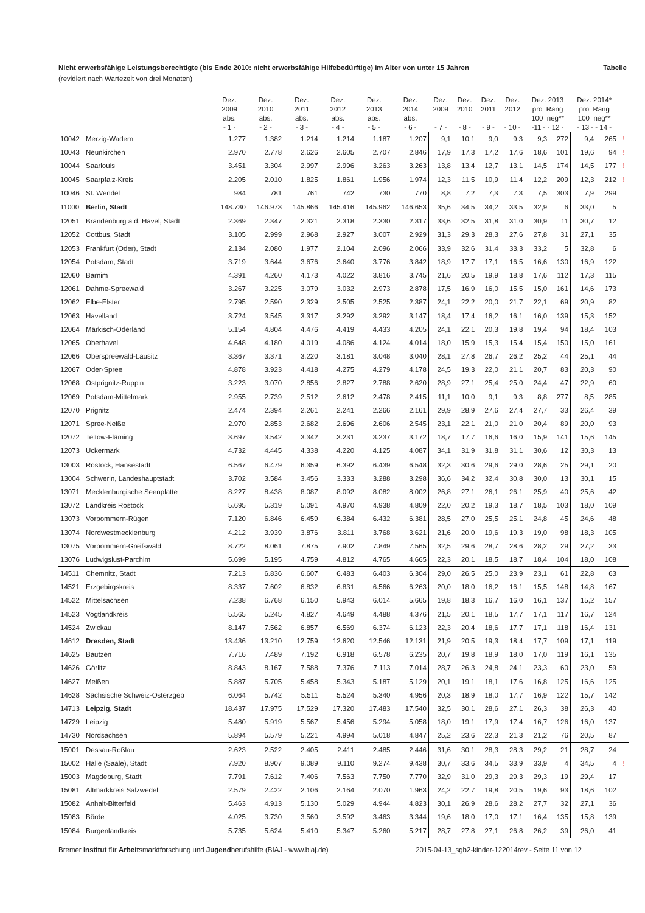Nicht erwerbsfähige Leistungsberechtigte (bis Ende 2010: nicht erwerbsfähige Hilfebedürftige) im Alter von unter 15 Jahren Tabelle
(revidiert nach Wartezeit von drei Monaten)
| | | Dez. 2009 abs. - 1 - | Dez. 2010 abs. - 2 - | Dez. 2011 abs. - 3 - | Dez. 2012 abs. - 4 - | Dez. 2013 abs. - 5 - | Dez. 2014 abs. - 6 - | Dez. 2009 - 7 - | Dez. 2010 - 8 - | Dez. 2011 - 9 - | Dez. 2012 - 10 - | Dez. 2013 pro Rang 100 neg** -11 - - 12 - | | Dez. 2014* pro Rang 100 neg** - 13 - - 14 - | | |
| --- | --- | --- | --- | --- | --- | --- | --- | --- | --- | --- | --- | --- | --- | --- | --- | --- |
| 10042 | Merzig-Wadern | 1.277 | 1.382 | 1.214 | 1.214 | 1.187 | 1.207 | 9,1 | 10,1 | 9,0 | 9,3 | 9,3 | 272 | 9,4 | 265 | ! |
| 10043 | Neunkirchen | 2.970 | 2.778 | 2.626 | 2.605 | 2.707 | 2.846 | 17,9 | 17,3 | 17,2 | 17,6 | 18,6 | 101 | 19,6 | 94 | ! |
| 10044 | Saarlouis | 3.451 | 3.304 | 2.997 | 2.996 | 3.263 | 3.263 | 13,8 | 13,4 | 12,7 | 13,1 | 14,5 | 174 | 14,5 | 177 | ! |
| 10045 | Saarpfalz-Kreis | 2.205 | 2.010 | 1.825 | 1.861 | 1.956 | 1.974 | 12,3 | 11,5 | 10,9 | 11,4 | 12,2 | 209 | 12,3 | 212 | ! |
| 10046 | St. Wendel | 984 | 781 | 761 | 742 | 730 | 770 | 8,8 | 7,2 | 7,3 | 7,3 | 7,5 | 303 | 7,9 | 299 | |
| 11000 | Berlin, Stadt | 148.730 | 146.973 | 145.866 | 145.416 | 145.962 | 146.653 | 35,6 | 34,5 | 34,2 | 33,5 | 32,9 | 6 | 33,0 | 5 | |
| 12051 | Brandenburg a.d. Havel, Stadt | 2.369 | 2.347 | 2.321 | 2.318 | 2.330 | 2.317 | 33,6 | 32,5 | 31,8 | 31,0 | 30,9 | 11 | 30,7 | 12 | |
| 12052 | Cottbus, Stadt | 3.105 | 2.999 | 2.968 | 2.927 | 3.007 | 2.929 | 31,3 | 29,3 | 28,3 | 27,6 | 27,8 | 31 | 27,1 | 35 | |
| 12053 | Frankfurt (Oder), Stadt | 2.134 | 2.080 | 1.977 | 2.104 | 2.096 | 2.066 | 33,9 | 32,6 | 31,4 | 33,3 | 33,2 | 5 | 32,8 | 6 | |
| 12054 | Potsdam, Stadt | 3.719 | 3.644 | 3.676 | 3.640 | 3.776 | 3.842 | 18,9 | 17,7 | 17,1 | 16,5 | 16,6 | 130 | 16,9 | 122 | |
| 12060 | Barnim | 4.391 | 4.260 | 4.173 | 4.022 | 3.816 | 3.745 | 21,6 | 20,5 | 19,9 | 18,8 | 17,6 | 112 | 17,3 | 115 | |
| 12061 | Dahme-Spreewald | 3.267 | 3.225 | 3.079 | 3.032 | 2.973 | 2.878 | 17,5 | 16,9 | 16,0 | 15,5 | 15,0 | 161 | 14,6 | 173 | |
| 12062 | Elbe-Elster | 2.795 | 2.590 | 2.329 | 2.505 | 2.525 | 2.387 | 24,1 | 22,2 | 20,0 | 21,7 | 22,1 | 69 | 20,9 | 82 | |
| 12063 | Havelland | 3.724 | 3.545 | 3.317 | 3.292 | 3.292 | 3.147 | 18,4 | 17,4 | 16,2 | 16,1 | 16,0 | 139 | 15,3 | 152 | |
| 12064 | Märkisch-Oderland | 5.154 | 4.804 | 4.476 | 4.419 | 4.433 | 4.205 | 24,1 | 22,1 | 20,3 | 19,8 | 19,4 | 94 | 18,4 | 103 | |
| 12065 | Oberhavel | 4.648 | 4.180 | 4.019 | 4.086 | 4.124 | 4.014 | 18,0 | 15,9 | 15,3 | 15,4 | 15,4 | 150 | 15,0 | 161 | |
| 12066 | Oberspreewald-Lausitz | 3.367 | 3.371 | 3.220 | 3.181 | 3.048 | 3.040 | 28,1 | 27,8 | 26,7 | 26,2 | 25,2 | 44 | 25,1 | 44 | |
| 12067 | Oder-Spree | 4.878 | 3.923 | 4.418 | 4.275 | 4.279 | 4.178 | 24,5 | 19,3 | 22,0 | 21,1 | 20,7 | 83 | 20,3 | 90 | |
| 12068 | Ostprignitz-Ruppin | 3.223 | 3.070 | 2.856 | 2.827 | 2.788 | 2.620 | 28,9 | 27,1 | 25,4 | 25,0 | 24,4 | 47 | 22,9 | 60 | |
| 12069 | Potsdam-Mittelmark | 2.955 | 2.739 | 2.512 | 2.612 | 2.478 | 2.415 | 11,1 | 10,0 | 9,1 | 9,3 | 8,8 | 277 | 8,5 | 285 | |
| 12070 | Prignitz | 2.474 | 2.394 | 2.261 | 2.241 | 2.266 | 2.161 | 29,9 | 28,9 | 27,6 | 27,4 | 27,7 | 33 | 26,4 | 39 | |
| 12071 | Spree-Neiße | 2.970 | 2.853 | 2.682 | 2.696 | 2.606 | 2.545 | 23,1 | 22,1 | 21,0 | 21,0 | 20,4 | 89 | 20,0 | 93 | |
| 12072 | Teltow-Fläming | 3.697 | 3.542 | 3.342 | 3.231 | 3.237 | 3.172 | 18,7 | 17,7 | 16,6 | 16,0 | 15,9 | 141 | 15,6 | 145 | |
| 12073 | Uckermark | 4.732 | 4.445 | 4.338 | 4.220 | 4.125 | 4.087 | 34,1 | 31,9 | 31,8 | 31,1 | 30,6 | 12 | 30,3 | 13 | |
| 13003 | Rostock, Hansestadt | 6.567 | 6.479 | 6.359 | 6.392 | 6.439 | 6.548 | 32,3 | 30,6 | 29,6 | 29,0 | 28,6 | 25 | 29,1 | 20 | |
| 13004 | Schwerin, Landeshauptstadt | 3.702 | 3.584 | 3.456 | 3.333 | 3.288 | 3.298 | 36,6 | 34,2 | 32,4 | 30,8 | 30,0 | 13 | 30,1 | 15 | |
| 13071 | Mecklenburgische Seenplatte | 8.227 | 8.438 | 8.087 | 8.092 | 8.082 | 8.002 | 26,8 | 27,1 | 26,1 | 26,1 | 25,9 | 40 | 25,6 | 42 | |
| 13072 | Landkreis Rostock | 5.695 | 5.319 | 5.091 | 4.970 | 4.938 | 4.809 | 22,0 | 20,2 | 19,3 | 18,7 | 18,5 | 103 | 18,0 | 109 | |
| 13073 | Vorpommern-Rügen | 7.120 | 6.846 | 6.459 | 6.384 | 6.432 | 6.381 | 28,5 | 27,0 | 25,5 | 25,1 | 24,8 | 45 | 24,6 | 48 | |
| 13074 | Nordwestmecklenburg | 4.212 | 3.939 | 3.876 | 3.811 | 3.768 | 3.621 | 21,6 | 20,0 | 19,6 | 19,3 | 19,0 | 98 | 18,3 | 105 | |
| 13075 | Vorpommern-Greifswald | 8.722 | 8.061 | 7.875 | 7.902 | 7.849 | 7.565 | 32,5 | 29,6 | 28,7 | 28,6 | 28,2 | 29 | 27,2 | 33 | |
| 13076 | Ludwigslust-Parchim | 5.699 | 5.195 | 4.759 | 4.812 | 4.765 | 4.665 | 22,3 | 20,1 | 18,5 | 18,7 | 18,4 | 104 | 18,0 | 108 | |
| 14511 | Chemnitz, Stadt | 7.213 | 6.836 | 6.607 | 6.483 | 6.403 | 6.304 | 29,0 | 26,5 | 25,0 | 23,9 | 23,1 | 61 | 22,8 | 63 | |
| 14521 | Erzgebirgskreis | 8.337 | 7.602 | 6.832 | 6.831 | 6.566 | 6.263 | 20,0 | 18,0 | 16,2 | 16,1 | 15,5 | 148 | 14,8 | 167 | |
| 14522 | Mittelsachsen | 7.238 | 6.768 | 6.150 | 5.943 | 6.014 | 5.665 | 19,8 | 18,3 | 16,7 | 16,0 | 16,1 | 137 | 15,2 | 157 | |
| 14523 | Vogtlandkreis | 5.565 | 5.245 | 4.827 | 4.649 | 4.488 | 4.376 | 21,5 | 20,1 | 18,5 | 17,7 | 17,1 | 117 | 16,7 | 124 | |
| 14524 | Zwickau | 8.147 | 7.562 | 6.857 | 6.569 | 6.374 | 6.123 | 22,3 | 20,4 | 18,6 | 17,7 | 17,1 | 118 | 16,4 | 131 | |
| 14612 | Dresden, Stadt | 13.436 | 13.210 | 12.759 | 12.620 | 12.546 | 12.131 | 21,9 | 20,5 | 19,3 | 18,4 | 17,7 | 109 | 17,1 | 119 | |
| 14625 | Bautzen | 7.716 | 7.489 | 7.192 | 6.918 | 6.578 | 6.235 | 20,7 | 19,8 | 18,9 | 18,0 | 17,0 | 119 | 16,1 | 135 | |
| 14626 | Görlitz | 8.843 | 8.167 | 7.588 | 7.376 | 7.113 | 7.014 | 28,7 | 26,3 | 24,8 | 24,1 | 23,3 | 60 | 23,0 | 59 | |
| 14627 | Meißen | 5.887 | 5.705 | 5.458 | 5.343 | 5.187 | 5.129 | 20,1 | 19,1 | 18,1 | 17,6 | 16,8 | 125 | 16,6 | 125 | |
| 14628 | Sächsische Schweiz-Osterzgeb | 6.064 | 5.742 | 5.511 | 5.524 | 5.340 | 4.956 | 20,3 | 18,9 | 18,0 | 17,7 | 16,9 | 122 | 15,7 | 142 | |
| 14713 | Leipzig, Stadt | 18.437 | 17.975 | 17.529 | 17.320 | 17.483 | 17.540 | 32,5 | 30,1 | 28,6 | 27,1 | 26,3 | 38 | 26,3 | 40 | |
| 14729 | Leipzig | 5.480 | 5.919 | 5.567 | 5.456 | 5.294 | 5.058 | 18,0 | 19,1 | 17,9 | 17,4 | 16,7 | 126 | 16,0 | 137 | |
| 14730 | Nordsachsen | 5.894 | 5.579 | 5.221 | 4.994 | 5.018 | 4.847 | 25,2 | 23,6 | 22,3 | 21,3 | 21,2 | 76 | 20,5 | 87 | |
| 15001 | Dessau-Roßlau | 2.623 | 2.522 | 2.405 | 2.411 | 2.485 | 2.446 | 31,6 | 30,1 | 28,3 | 28,3 | 29,2 | 21 | 28,7 | 24 | |
| 15002 | Halle (Saale), Stadt | 7.920 | 8.907 | 9.089 | 9.110 | 9.274 | 9.438 | 30,7 | 33,6 | 34,5 | 33,9 | 33,9 | 4 | 34,5 | 4 | ! |
| 15003 | Magdeburg, Stadt | 7.791 | 7.612 | 7.406 | 7.563 | 7.750 | 7.770 | 32,9 | 31,0 | 29,3 | 29,3 | 29,3 | 19 | 29,4 | 17 | |
| 15081 | Altmarkkreis Salzwedel | 2.579 | 2.422 | 2.106 | 2.164 | 2.070 | 1.963 | 24,2 | 22,7 | 19,8 | 20,5 | 19,6 | 93 | 18,6 | 102 | |
| 15082 | Anhalt-Bitterfeld | 5.463 | 4.913 | 5.130 | 5.029 | 4.944 | 4.823 | 30,1 | 26,9 | 28,6 | 28,2 | 27,7 | 32 | 27,1 | 36 | |
| 15083 | Börde | 4.025 | 3.730 | 3.560 | 3.592 | 3.463 | 3.344 | 19,6 | 18,0 | 17,0 | 17,1 | 16,4 | 135 | 15,8 | 139 | |
| 15084 | Burgenlandkreis | 5.735 | 5.624 | 5.410 | 5.347 | 5.260 | 5.217 | 28,7 | 27,8 | 27,1 | 26,8 | 26,2 | 39 | 26,0 | 41 | |
Bremer Institut für Arbeitsmarktforschung und Jugendberufshilfe (BIAJ - www.biaj.de) 2015-04-13_sgb2-kinder-122014rev - Seite 11 von 12